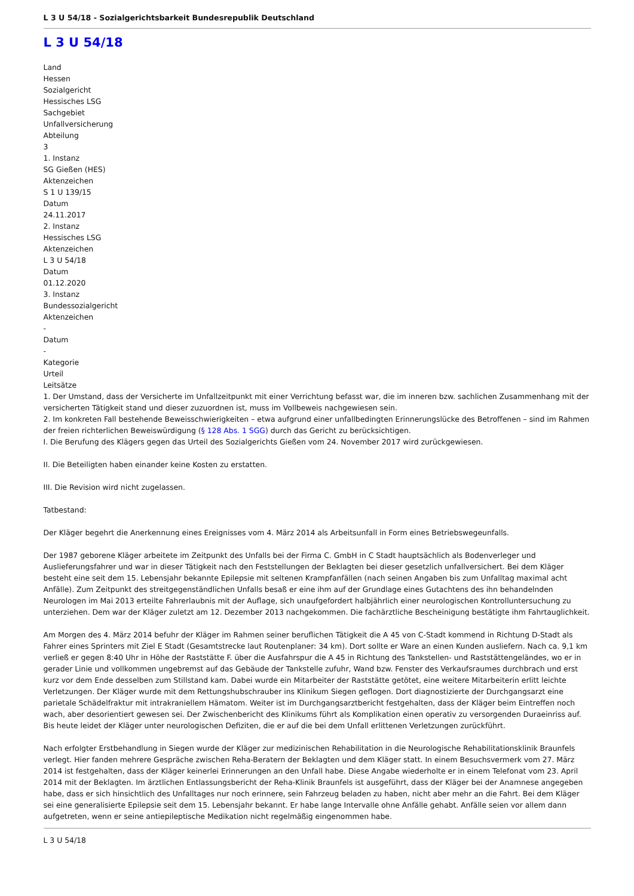L 3 U 54/18 - Sozialgerichtsbarkeit Bundesrepublik Deutschland
L 3 U 54/18
Land
Hessen
Sozialgericht
Hessisches LSG
Sachgebiet
Unfallversicherung
Abteilung
3
1. Instanz
SG Gießen (HES)
Aktenzeichen
S 1 U 139/15
Datum
24.11.2017
2. Instanz
Hessisches LSG
Aktenzeichen
L 3 U 54/18
Datum
01.12.2020
3. Instanz
Bundessozialgericht
Aktenzeichen
-
Datum
-
Kategorie
Urteil
Leitsätze
1. Der Umstand, dass der Versicherte im Unfallzeitpunkt mit einer Verrichtung befasst war, die im inneren bzw. sachlichen Zusammenhang mit der versicherten Tätigkeit stand und dieser zuzuordnen ist, muss im Vollbeweis nachgewiesen sein.
2. Im konkreten Fall bestehende Beweisschwierigkeiten – etwa aufgrund einer unfallbedingten Erinnerungslücke des Betroffenen – sind im Rahmen der freien richterlichen Beweiswürdigung (§ 128 Abs. 1 SGG) durch das Gericht zu berücksichtigen.
I. Die Berufung des Klägers gegen das Urteil des Sozialgerichts Gießen vom 24. November 2017 wird zurückgewiesen.
II. Die Beteiligten haben einander keine Kosten zu erstatten.
III. Die Revision wird nicht zugelassen.
Tatbestand:
Der Kläger begehrt die Anerkennung eines Ereignisses vom 4. März 2014 als Arbeitsunfall in Form eines Betriebswegeunfalls.
Der 1987 geborene Kläger arbeitete im Zeitpunkt des Unfalls bei der Firma C. GmbH in C Stadt hauptsächlich als Bodenverleger und Auslieferungsfahrer und war in dieser Tätigkeit nach den Feststellungen der Beklagten bei dieser gesetzlich unfallversichert. Bei dem Kläger besteht eine seit dem 15. Lebensjahr bekannte Epilepsie mit seltenen Krampfanfällen (nach seinen Angaben bis zum Unfalltag maximal acht Anfälle). Zum Zeitpunkt des streitgegenständlichen Unfalls besaß er eine ihm auf der Grundlage eines Gutachtens des ihn behandelnden Neurologen im Mai 2013 erteilte Fahrerlaubnis mit der Auflage, sich unaufgefordert halbjährlich einer neurologischen Kontrolluntersuchung zu unterziehen. Dem war der Kläger zuletzt am 12. Dezember 2013 nachgekommen. Die fachärztliche Bescheinigung bestätigte ihm Fahrtauglichkeit.
Am Morgen des 4. März 2014 befuhr der Kläger im Rahmen seiner beruflichen Tätigkeit die A 45 von C-Stadt kommend in Richtung D-Stadt als Fahrer eines Sprinters mit Ziel E Stadt (Gesamtstrecke laut Routenplaner: 34 km). Dort sollte er Ware an einen Kunden ausliefern. Nach ca. 9,1 km verließ er gegen 8:40 Uhr in Höhe der Raststätte F. über die Ausfahrspur die A 45 in Richtung des Tankstellen- und Raststättengeländes, wo er in gerader Linie und vollkommen ungebremst auf das Gebäude der Tankstelle zufuhr, Wand bzw. Fenster des Verkaufsraumes durchbrach und erst kurz vor dem Ende desselben zum Stillstand kam. Dabei wurde ein Mitarbeiter der Raststätte getötet, eine weitere Mitarbeiterin erlitt leichte Verletzungen. Der Kläger wurde mit dem Rettungshubschrauber ins Klinikum Siegen geflogen. Dort diagnostizierte der Durchgangsarzt eine parietale Schädelfraktur mit intrakraniellem Hämatom. Weiter ist im Durchgangsarztbericht festgehalten, dass der Kläger beim Eintreffen noch wach, aber desorientiert gewesen sei. Der Zwischenbericht des Klinikums führt als Komplikation einen operativ zu versorgenden Duraeinriss auf. Bis heute leidet der Kläger unter neurologischen Defiziten, die er auf die bei dem Unfall erlittenen Verletzungen zurückführt.
Nach erfolgter Erstbehandlung in Siegen wurde der Kläger zur medizinischen Rehabilitation in die Neurologische Rehabilitationsklinik Braunfels verlegt. Hier fanden mehrere Gespräche zwischen Reha-Beratern der Beklagten und dem Kläger statt. In einem Besuchsvermerk vom 27. März 2014 ist festgehalten, dass der Kläger keinerlei Erinnerungen an den Unfall habe. Diese Angabe wiederholte er in einem Telefonat vom 23. April 2014 mit der Beklagten. Im ärztlichen Entlassungsbericht der Reha-Klinik Braunfels ist ausgeführt, dass der Kläger bei der Anamnese angegeben habe, dass er sich hinsichtlich des Unfalltages nur noch erinnere, sein Fahrzeug beladen zu haben, nicht aber mehr an die Fahrt. Bei dem Kläger sei eine generalisierte Epilepsie seit dem 15. Lebensjahr bekannt. Er habe lange Intervalle ohne Anfälle gehabt. Anfälle seien vor allem dann aufgetreten, wenn er seine antiepileptische Medikation nicht regelmäßig eingenommen habe.
L 3 U 54/18